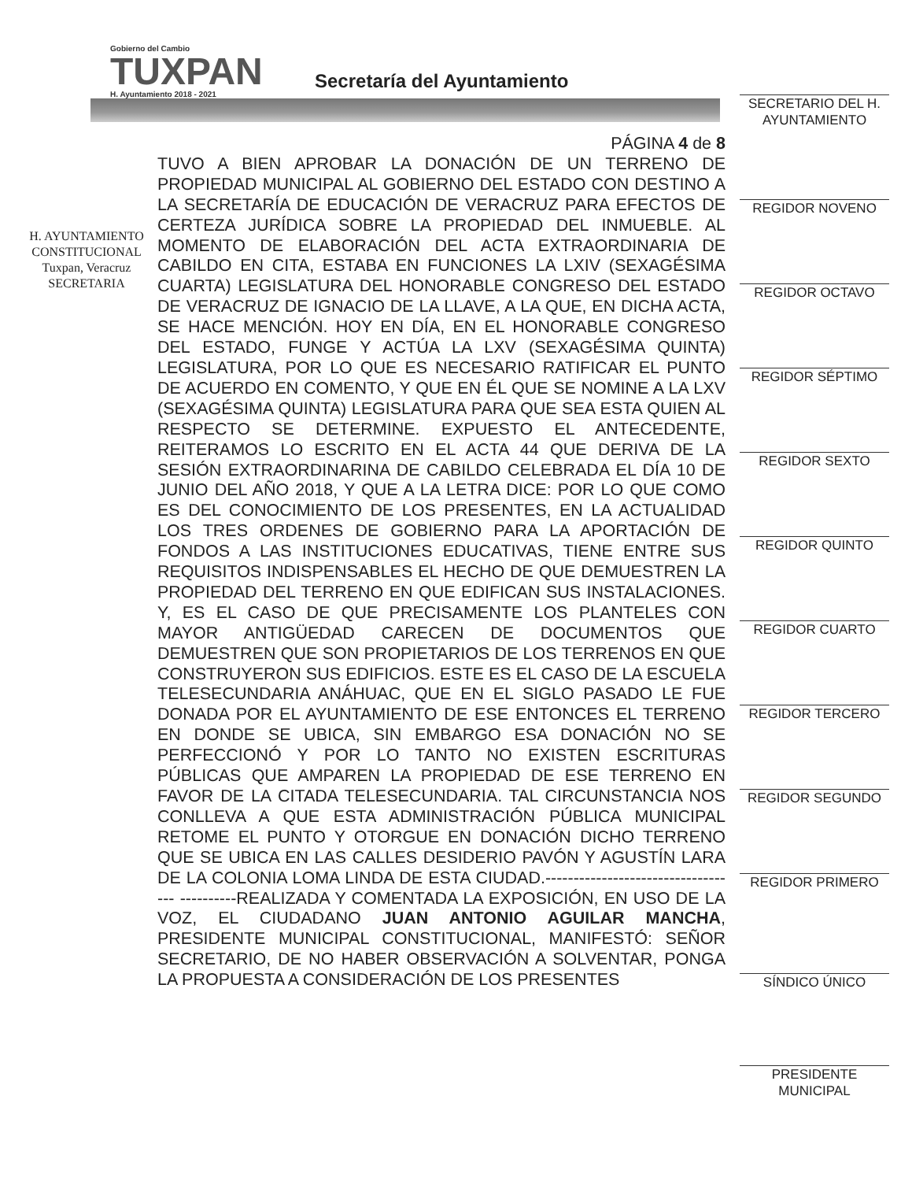Gobierno del Cambio
TUXPAN
H. Ayuntamiento 2018 - 2021
Secretaría del Ayuntamiento
H. AYUNTAMIENTO
CONSTITUCIONAL
Tuxpan, Veracruz
SECRETARIA
PÁGINA 4 de 8
TUVO A BIEN APROBAR LA DONACIÓN DE UN TERRENO DE PROPIEDAD MUNICIPAL AL GOBIERNO DEL ESTADO CON DESTINO A LA SECRETARÍA DE EDUCACIÓN DE VERACRUZ PARA EFECTOS DE CERTEZA JURÍDICA SOBRE LA PROPIEDAD DEL INMUEBLE. AL MOMENTO DE ELABORACIÓN DEL ACTA EXTRAORDINARIA DE CABILDO EN CITA, ESTABA EN FUNCIONES LA LXIV (SEXAGÉSIMA CUARTA) LEGISLATURA DEL HONORABLE CONGRESO DEL ESTADO DE VERACRUZ DE IGNACIO DE LA LLAVE, A LA QUE, EN DICHA ACTA, SE HACE MENCIÓN. HOY EN DÍA, EN EL HONORABLE CONGRESO DEL ESTADO, FUNGE Y ACTÚA LA LXV (SEXAGÉSIMA QUINTA) LEGISLATURA, POR LO QUE ES NECESARIO RATIFICAR EL PUNTO DE ACUERDO EN COMENTO, Y QUE EN ÉL QUE SE NOMINE A LA LXV (SEXAGÉSIMA QUINTA) LEGISLATURA PARA QUE SEA ESTA QUIEN AL RESPECTO SE DETERMINE. EXPUESTO EL ANTECEDENTE, REITERAMOS LO ESCRITO EN EL ACTA 44 QUE DERIVA DE LA SESIÓN EXTRAORDINARINA DE CABILDO CELEBRADA EL DÍA 10 DE JUNIO DEL AÑO 2018, Y QUE A LA LETRA DICE: POR LO QUE COMO ES DEL CONOCIMIENTO DE LOS PRESENTES, EN LA ACTUALIDAD LOS TRES ORDENES DE GOBIERNO PARA LA APORTACIÓN DE FONDOS A LAS INSTITUCIONES EDUCATIVAS, TIENE ENTRE SUS REQUISITOS INDISPENSABLES EL HECHO DE QUE DEMUESTREN LA PROPIEDAD DEL TERRENO EN QUE EDIFICAN SUS INSTALACIONES. Y, ES EL CASO DE QUE PRECISAMENTE LOS PLANTELES CON MAYOR ANTIGÜEDAD CARECEN DE DOCUMENTOS QUE DEMUESTREN QUE SON PROPIETARIOS DE LOS TERRENOS EN QUE CONSTRUYERON SUS EDIFICIOS. ESTE ES EL CASO DE LA ESCUELA TELESECUNDARIA ANÁHUAC, QUE EN EL SIGLO PASADO LE FUE DONADA POR EL AYUNTAMIENTO DE ESE ENTONCES EL TERRENO EN DONDE SE UBICA, SIN EMBARGO ESA DONACIÓN NO SE PERFECCIONÓ Y POR LO TANTO NO EXISTEN ESCRITURAS PÚBLICAS QUE AMPAREN LA PROPIEDAD DE ESE TERRENO EN FAVOR DE LA CITADA TELESECUNDARIA. TAL CIRCUNSTANCIA NOS CONLLEVA A QUE ESTA ADMINISTRACIÓN PÚBLICA MUNICIPAL RETOME EL PUNTO Y OTORGUE EN DONACIÓN DICHO TERRENO QUE SE UBICA EN LAS CALLES DESIDERIO PAVÓN Y AGUSTÍN LARA DE LA COLONIA LOMA LINDA DE ESTA CIUDAD.----------------------------------- ----------REALIZADA Y COMENTADA LA EXPOSICIÓN, EN USO DE LA VOZ, EL CIUDADANO JUAN ANTONIO AGUILAR MANCHA, PRESIDENTE MUNICIPAL CONSTITUCIONAL, MANIFESTÓ: SEÑOR SECRETARIO, DE NO HABER OBSERVACIÓN A SOLVENTAR, PONGA LA PROPUESTA A CONSIDERACIÓN DE LOS PRESENTES
SECRETARIO DEL H.
AYUNTAMIENTO
REGIDOR NOVENO
REGIDOR OCTAVO
REGIDOR SÉPTIMO
REGIDOR SEXTO
REGIDOR QUINTO
REGIDOR CUARTO
REGIDOR TERCERO
REGIDOR SEGUNDO
REGIDOR PRIMERO
SÍNDICO ÚNICO
PRESIDENTE
MUNICIPAL